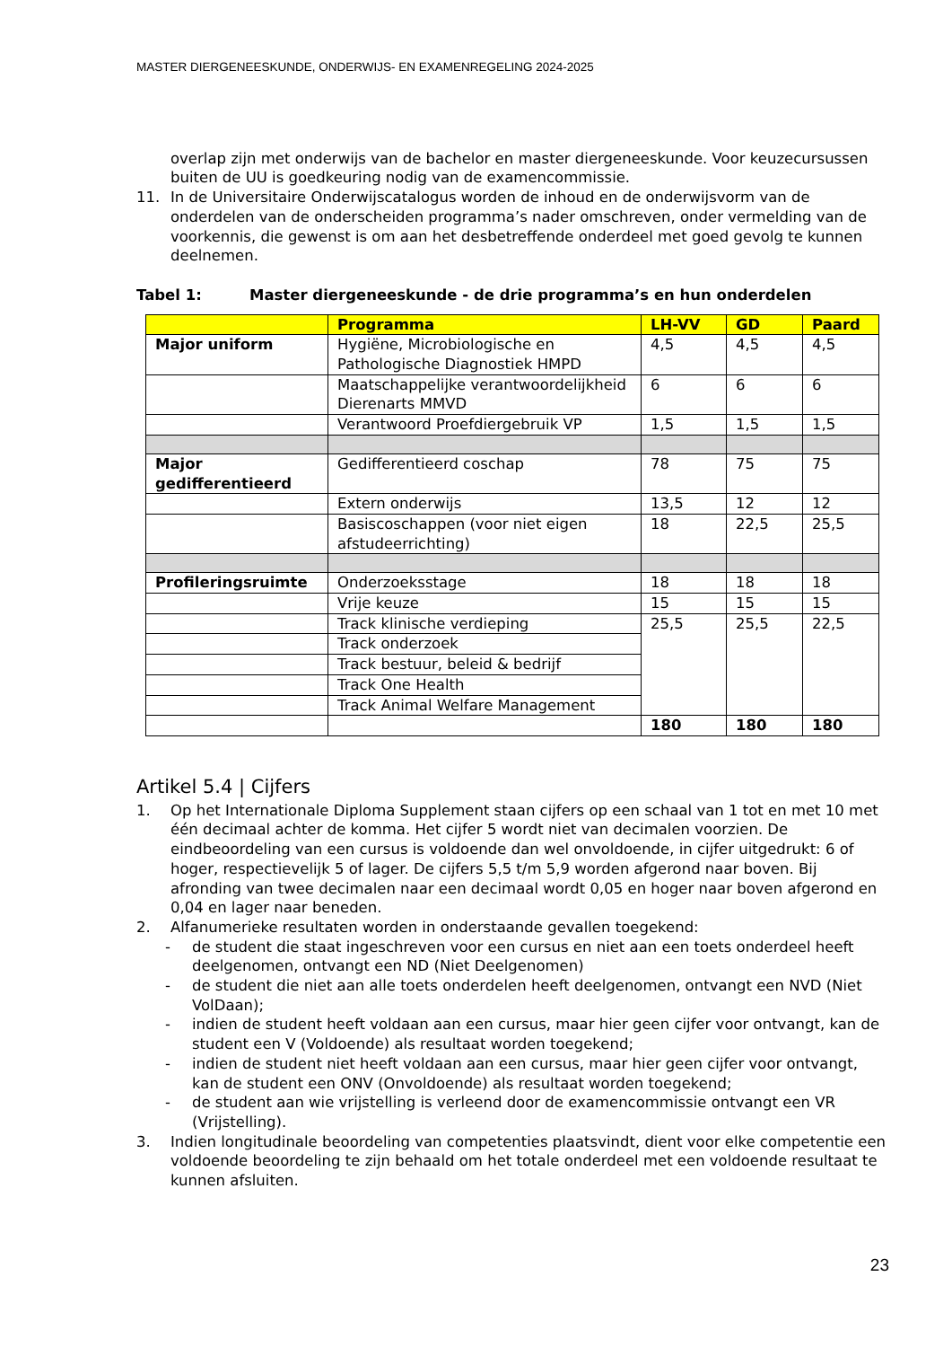MASTER DIERGENEESKUNDE, ONDERWIJS- EN EXAMENREGELING 2024-2025
overlap zijn met onderwijs van de bachelor en master diergeneeskunde. Voor keuzecursussen buiten de UU is goedkeuring nodig van de examencommissie.
11. In de Universitaire Onderwijscatalogus worden de inhoud en de onderwijsvorm van de onderdelen van de onderscheiden programma’s nader omschreven, onder vermelding van de voorkennis, die gewenst is om aan het desbetreffende onderdeel met goed gevolg te kunnen deelnemen.
Tabel 1: Master diergeneeskunde - de drie programma’s en hun onderdelen
| | Programma | LH-VV | GD | Paard |
| --- | --- | --- | --- | --- |
| Major uniform | Hygiëne, Microbiologische en Pathologische Diagnostiek HMPD | 4,5 | 4,5 | 4,5 |
| | Maatschappelijke verantwoordelijkheid Dierenarts MMVD | 6 | 6 | 6 |
| | Verantwoord Proefdiergebruik VP | 1,5 | 1,5 | 1,5 |
| Major gedifferentieerd | Gedifferentieerd coschap | 78 | 75 | 75 |
| | Extern onderwijs | 13,5 | 12 | 12 |
| | Basiscoschappen (voor niet eigen afstudeerrichting) | 18 | 22,5 | 25,5 |
| Profileringsruimte | Onderzoeksstage | 18 | 18 | 18 |
| | Vrije keuze | 15 | 15 | 15 |
| | Track klinische verdieping | 25,5 | 25,5 | 22,5 |
| | Track onderzoek | | | |
| | Track bestuur, beleid & bedrijf | | | |
| | Track One Health | | | |
| | Track Animal Welfare Management | | | |
| | | 180 | 180 | 180 |
Artikel 5.4 | Cijfers
1. Op het Internationale Diploma Supplement staan cijfers op een schaal van 1 tot en met 10 met één decimaal achter de komma. Het cijfer 5 wordt niet van decimalen voorzien. De eindbeoordeling van een cursus is voldoende dan wel onvoldoende, in cijfer uitgedrukt: 6 of hoger, respectievelijk 5 of lager. De cijfers 5,5 t/m 5,9 worden afgerond naar boven. Bij afronding van twee decimalen naar een decimaal wordt 0,05 en hoger naar boven afgerond en 0,04 en lager naar beneden.
2. Alfanumerieke resultaten worden in onderstaande gevallen toegekend:
- de student die staat ingeschreven voor een cursus en niet aan een toets onderdeel heeft deelgenomen, ontvangt een ND (Niet Deelgenomen)
- de student die niet aan alle toets onderdelen heeft deelgenomen, ontvangt een NVD (Niet VolDaan);
- indien de student heeft voldaan aan een cursus, maar hier geen cijfer voor ontvangt, kan de student een V (Voldoende) als resultaat worden toegekend;
- indien de student niet heeft voldaan aan een cursus, maar hier geen cijfer voor ontvangt, kan de student een ONV (Onvoldoende) als resultaat worden toegekend;
- de student aan wie vrijstelling is verleend door de examencommissie ontvangt een VR (Vrijstelling).
3. Indien longitudinale beoordeling van competenties plaatsvindt, dient voor elke competentie een voldoende beoordeling te zijn behaald om het totale onderdeel met een voldoende resultaat te kunnen afsluiten.
23